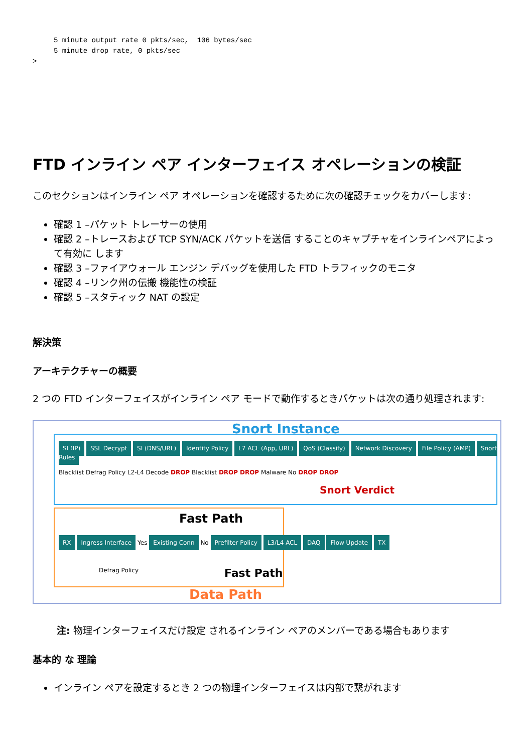5 minute output rate 0 pkts/sec,  106 bytes/sec
     5 minute drop rate, 0 pkts/sec
>
FTD インライン ペア インターフェイス オペレーションの検証
このセクションはインライン ペア オペレーションを確認するために次の確認チェックをカバーします:
確認 1 –パケット トレーサーの使用
確認 2 –トレースおよび TCP SYN/ACK パケットを送信 することのキャプチャをインラインペアによって有効に します
確認 3 –ファイアウォール エンジン デバッグを使用した FTD トラフィックのモニタ
確認 4 –リンク州の伝搬 機能性の検証
確認 5 –スタティック NAT の設定
解決策
アーキテクチャーの概要
2 つの FTD インターフェイスがインライン ペア モードで動作するときパケットは次の通り処理されます:
Snort Instance
SI (IP) SSL Decrypt SI (DNS/URL) Identity Policy L7 ACL (App, URL) QoS (Classify) Network Discovery File Policy (AMP) Snort Rules
Blacklist Defrag Policy L2-L4 Decode DROP Blacklist DROP DROP Malware No DROP DROP
Snort Verdict
Fast Path
RX Ingress Interface Yes Existing Conn No Prefilter Policy L3/L4 ACL DAQ Flow Update TX
Defrag Policy Fast Path
Data Path
注: 物理インターフェイスだけ設定 されるインライン ペアのメンバーである場合もあります
基本的 な 理論
インライン ペアを設定するとき 2 つの物理インターフェイスは内部で繋がれます